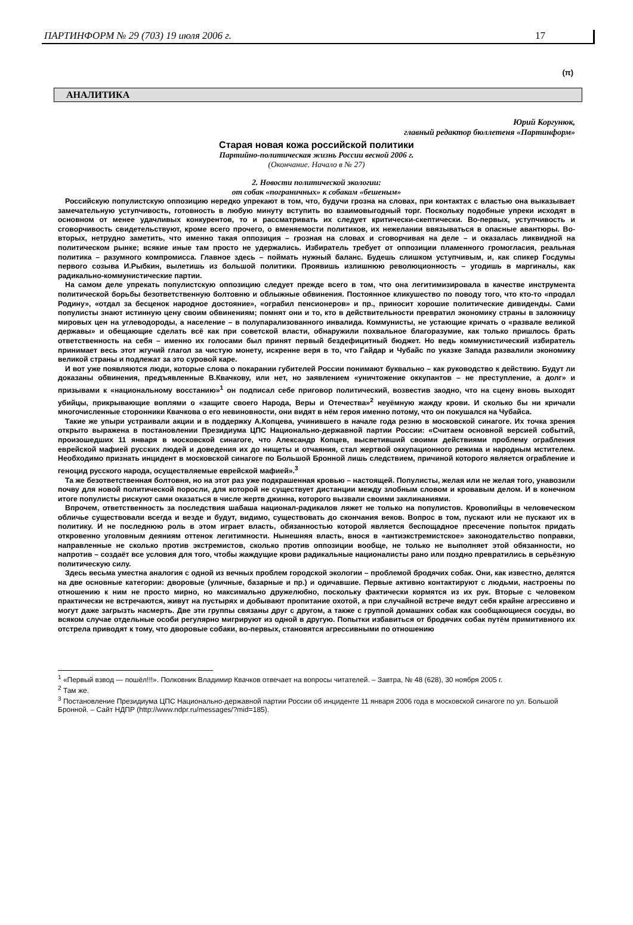ПАРТИНФОРМ № 29 (703) 19 июля 2006 г. 17
(π)
АНАЛИТИКА
Юрий Коргунюк,
главный редактор бюллетеня «Партинформ»
Старая новая кожа российской политики
Партийно-политическая жизнь России весной 2006 г.
(Окончание. Начало в № 27)
2. Новости политической экологии:
от собак «пограничных» к собакам «бешеным»
Российскую популистскую оппозицию нередко упрекают в том, что, будучи грозна на словах, при контактах с властью она выказывает замечательную уступчивость, готовность в любую минуту вступить во взаимовыгодный торг. Поскольку подобные упреки исходят в основном от менее удачливых конкурентов, то и рассматривать их следует критически-скептически. Во-первых, уступчивость и сговорчивость свидетельствуют, кроме всего прочего, о вменяемости политиков, их нежелании ввязываться в опасные авантюры. Во-вторых, нетрудно заметить, что именно такая оппозиция – грозная на словах и сговорчивая на деле – и оказалась ликвидной на политическом рынке; всякие иные там просто не удержались. Избиратель требует от оппозиции пламенного громогласия, реальная политика – разумного компромисса. Главное здесь – поймать нужный баланс. Будешь слишком уступчивым, и, как спикер Госдумы первого созыва И.Рыбкин, вылетишь из большой политики. Проявишь излишнюю революционность – угодишь в маргиналы, как радикально-коммунистические партии.
На самом деле упрекать популистскую оппозицию следует прежде всего в том, что она легитимизировала в качестве инструмента политической борьбы безответственную болтовню и облыжные обвинения. Постоянное кликушество по поводу того, что кто-то «продал Родину», «отдал за бесценок народное достояние», «ограбил пенсионеров» и пр., приносит хорошие политические дивиденды. Сами популисты знают истинную цену своим обвинениям; помнят они и то, кто в действительности превратил экономику страны в заложницу мировых цен на углеводороды, а население – в полупарализованного инвалида. Коммунисты, не устающие кричать о «развале великой державы» и обещающие сделать всё как при советской власти, обнаружили похвальное благоразумие, как только пришлось брать ответственность на себя – именно их голосами был принят первый бездефицитный бюджет. Но ведь коммунистический избиратель принимает весь этот жгучий глагол за чистую монету, искренне веря в то, что Гайдар и Чубайс по указке Запада развалили экономику великой страны и подлежат за это суровой каре.
И вот уже появляются люди, которые слова о покарании губителей России понимают буквально – как руководство к действию. Будут ли доказаны обвинения, предъявленные В.Квачкову, или нет, но заявлением «уничтожение оккупантов – не преступление, а долг» и призывами к «национальному восстанию»<sup>1</sup> он подписал себе приговор политический, возвестив заодно, что на сцену вновь выходят убийцы, прикрывающие воплями о «защите своего Народа, Веры и Отечества»<sup>2</sup> неуёмную жажду крови. И сколько бы ни кричали многочисленные сторонники Квачкова о его невиновности, они видят в нём героя именно потому, что он покушался на Чубайса.
Такие же упыри устраивали акции и в поддержку А.Копцева, учинившего в начале года резню в московской синагоге. Их точка зрения открыто выражена в постановлении Президиума ЦПС Национально-державной партии России: «Считаем основной версией событий, произошедших 11 января в московской синагоге, что Александр Копцев, высветивший своими действиями проблему ограбления еврейской мафией русских людей и доведения их до нищеты и отчаяния, стал жертвой оккупационного режима и народным мстителем. Необходимо признать инцидент в московской синагоге по Большой Бронной лишь следствием, причиной которого является ограбление и геноцид русского народа, осуществляемые еврейской мафией».<sup>3</sup>
Та же безответственная болтовня, но на этот раз уже подкрашенная кровью – настоящей. Популисты, желая или не желая того, унавозили почву для новой политической поросли, для которой не существует дистанции между злобным словом и кровавым делом. И в конечном итоге популисты рискуют сами оказаться в числе жертв джинна, которого вызвали своими заклинаниями.
Впрочем, ответственность за последствия шабаша национал-радикалов ляжет не только на популистов. Кровопийцы в человеческом обличье существовали всегда и везде и будут, видимо, существовать до скончания веков. Вопрос в том, пускают или не пускают их в политику. И не последнюю роль в этом играет власть, обязанностью которой является беспощадное пресечение попыток придать откровенно уголовным деяниям оттенок легитимности. Нынешняя власть, внося в «антиэкстремистское» законодательство поправки, направленные не сколько против экстремистов, сколько против оппозиции вообще, не только не выполняет этой обязанности, но напротив – создаёт все условия для того, чтобы жаждущие крови радикальные националисты рано или поздно превратились в серьёзную политическую силу.
Здесь весьма уместна аналогия с одной из вечных проблем городской экологии – проблемой бродячих собак. Они, как известно, делятся на две основные категории: дворовые (уличные, базарные и пр.) и одичавшие. Первые активно контактируют с людьми, настроены по отношению к ним не просто мирно, но максимально дружелюбно, поскольку фактически кормятся из их рук. Вторые с человеком практически не встречаются, живут на пустырях и добывают пропитание охотой, а при случайной встрече ведут себя крайне агрессивно и могут даже загрызть насмерть. Две эти группы связаны друг с другом, а также с группой домашних собак как сообщающиеся сосуды, во всяком случае отдельные особи регулярно мигрируют из одной в другую. Попытки избавиться от бродячих собак путём примитивного их отстрела приводят к тому, что дворовые собаки, во-первых, становятся агрессивными по отношению
<sup>1</sup> «Первый взвод — пошёл!!!». Полковник Владимир Квачков отвечает на вопросы читателей. – Завтра, № 48 (628), 30 ноября 2005 г.
<sup>2</sup> Там же.
<sup>3</sup> Постановление Президиума ЦПС Национально-державной партии России об инциденте 11 января 2006 года в московской синагоге по ул. Большой Бронной. – Сайт НДПР (http://www.ndpr.ru/messages/?mid=185).